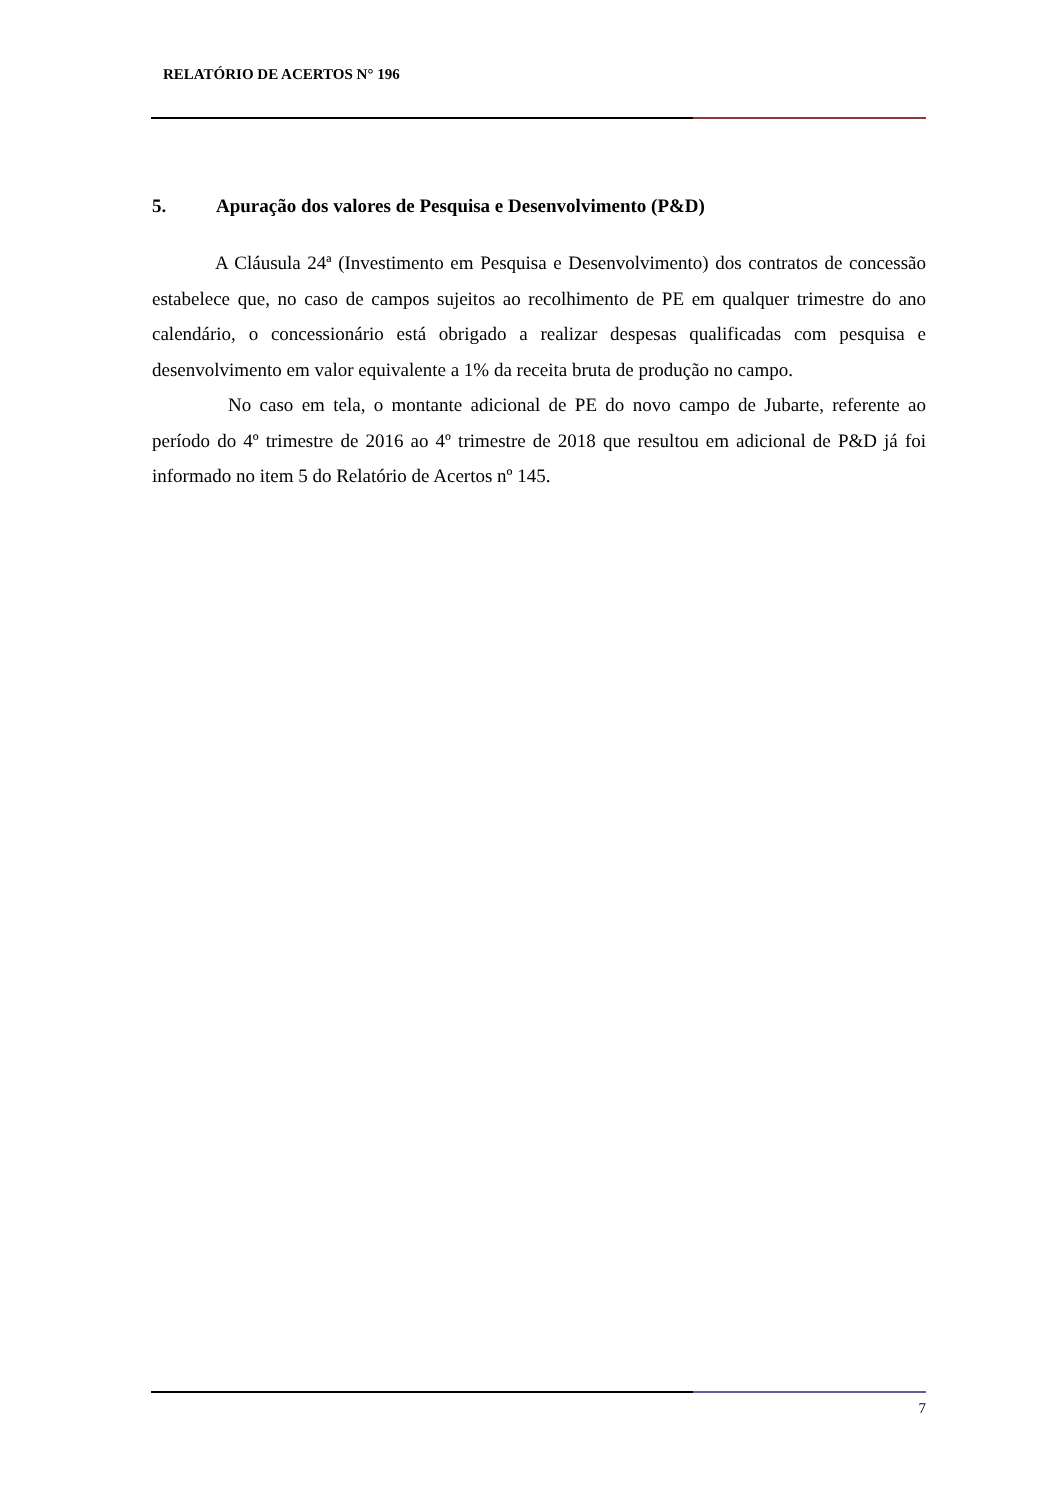RELATÓRIO DE ACERTOS N° 196
5. Apuração dos valores de Pesquisa e Desenvolvimento (P&D)
A Cláusula 24ª (Investimento em Pesquisa e Desenvolvimento) dos contratos de concessão estabelece que, no caso de campos sujeitos ao recolhimento de PE em qualquer trimestre do ano calendário, o concessionário está obrigado a realizar despesas qualificadas com pesquisa e desenvolvimento em valor equivalente a 1% da receita bruta de produção no campo.
No caso em tela, o montante adicional de PE do novo campo de Jubarte, referente ao período do 4º trimestre de 2016 ao 4º trimestre de 2018 que resultou em adicional de P&D já foi informado no item 5 do Relatório de Acertos nº 145.
7